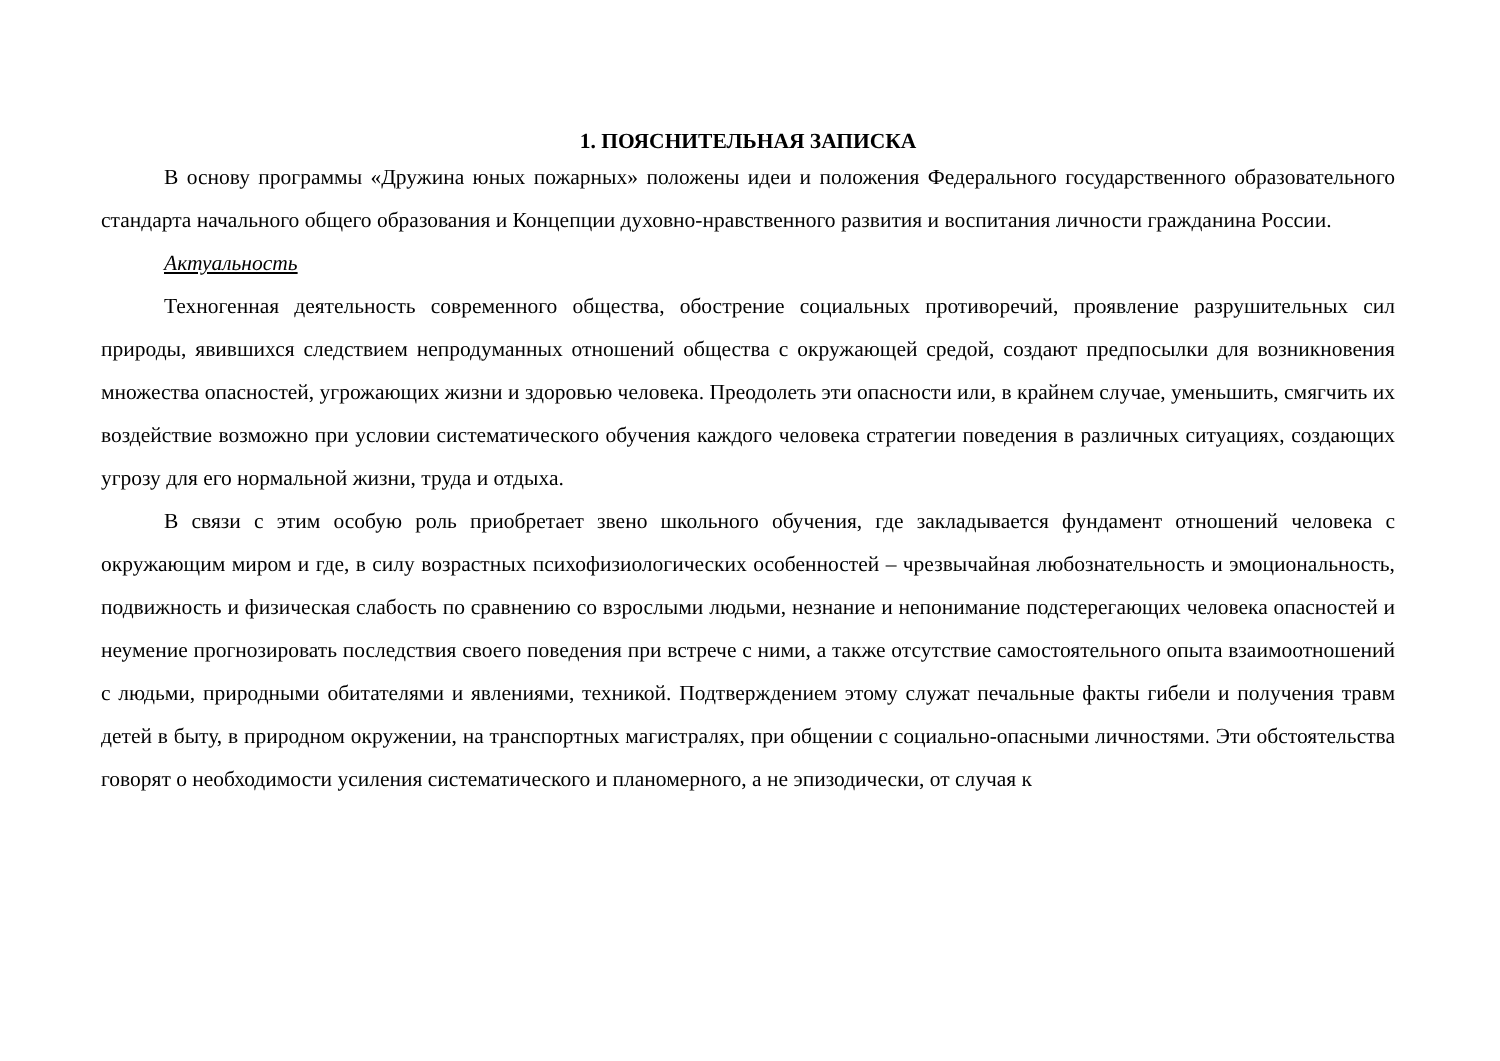1. ПОЯСНИТЕЛЬНАЯ ЗАПИСКА
В основу программы «Дружина юных пожарных» положены идеи и положения Федерального государственного образовательного стандарта начального общего образования и Концепции духовно-нравственного развития и воспитания личности гражданина России.
Актуальность
Техногенная деятельность современного общества, обострение социальных противоречий, проявление разрушительных сил природы, явившихся следствием непродуманных отношений общества с окружающей средой, создают предпосылки для возникновения множества опасностей, угрожающих жизни и здоровью человека. Преодолеть эти опасности или, в крайнем случае, уменьшить, смягчить их воздействие возможно при условии систематического обучения каждого человека стратегии поведения в различных ситуациях, создающих угрозу для его нормальной жизни, труда и отдыха.
В связи с этим особую роль приобретает звено школьного обучения, где закладывается фундамент отношений человека с окружающим миром и где, в силу возрастных психофизиологических особенностей – чрезвычайная любознательность и эмоциональность, подвижность и физическая слабость по сравнению со взрослыми людьми, незнание и непонимание подстерегающих человека опасностей и неумение прогнозировать последствия своего поведения при встрече с ними, а также отсутствие самостоятельного опыта взаимоотношений с людьми, природными обитателями и явлениями, техникой. Подтверждением этому служат печальные факты гибели и получения травм детей в быту, в природном окружении, на транспортных магистралях, при общении с социально-опасными личностями. Эти обстоятельства говорят о необходимости усиления систематического и планомерного, а не эпизодически, от случая к